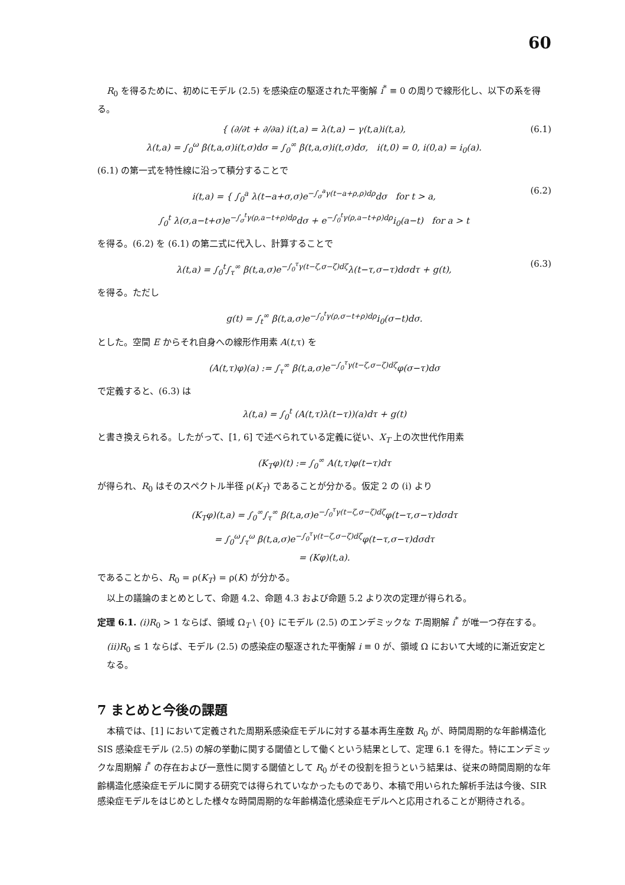60
R<sub>0</sub> を得るために、初めにモデル (2.5) を感染症の駆逐された平衡解 i<sup>*</sup> ≡ 0 の周りで線形化し、以下の系を得る。
{ (∂/∂t + ∂/∂a) i(t,a) = λ(t,a) − γ(t,a)i(t,a),
λ(t,a) = ∫<sub>0</sub><sup>ω</sup> β(t,a,σ)i(t,σ)dσ = ∫<sub>0</sub><sup>∞</sup> β(t,a,σ)i(t,σ)dσ, i(t,0) = 0, i(0,a) = i<sub>0</sub>(a).
(6.1)
(6.1) の第一式を特性線に沿って積分することで
i(t,a) = { ∫<sub>0</sub><sup>a</sup> λ(t−a+σ,σ)e<sup>−∫<sub>σ</sub><sup>a</sup>γ(t−a+ρ,ρ)dρ</sup>dσ for t > a,
∫<sub>0</sub><sup>t</sup> λ(σ,a−t+σ)e<sup>−∫<sub>σ</sub><sup>t</sup>γ(ρ,a−t+ρ)dρ</sup>dσ + e<sup>−∫<sub>0</sub><sup>t</sup>γ(ρ,a−t+ρ)dρ</sup>i<sub>0</sub>(a−t) for a > t
(6.2)
を得る。(6.2) を (6.1) の第二式に代入し、計算することで
λ(t,a) = ∫<sub>0</sub><sup>t</sup>∫<sub>τ</sub><sup>∞</sup> β(t,a,σ)e<sup>−∫<sub>0</sub><sup>τ</sup>γ(t−ζ,σ−ζ)dζ</sup>λ(t−τ,σ−τ)dσdτ + g(t),
(6.3)
を得る。ただし
g(t) = ∫<sub>t</sub><sup>∞</sup> β(t,a,σ)e<sup>−∫<sub>0</sub><sup>t</sup>γ(ρ,σ−t+ρ)dρ</sup>i<sub>0</sub>(σ−t)dσ.
とした。空間 E からそれ自身への線形作用素 A(t,τ) を
(A(t,τ)φ)(a) := ∫<sub>τ</sub><sup>∞</sup> β(t,a,σ)e<sup>−∫<sub>0</sub><sup>τ</sup>γ(t−ζ,σ−ζ)dζ</sup>φ(σ−τ)dσ
で定義すると、(6.3) は
λ(t,a) = ∫<sub>0</sub><sup>t</sup> (A(t,τ)λ(t−τ))(a)dτ + g(t)
と書き換えられる。したがって、[1, 6] で述べられている定義に従い、X<sub>T</sub> 上の次世代作用素
(K<sub>T</sub>φ)(t) := ∫<sub>0</sub><sup>∞</sup> A(t,τ)φ(t−τ)dτ
が得られ、R<sub>0</sub> はそのスペクトル半径 ρ(K<sub>T</sub>) であることが分かる。仮定 2 の (i) より
(K<sub>T</sub>φ)(t,a) = ∫<sub>0</sub><sup>∞</sup>∫<sub>τ</sub><sup>∞</sup> β(t,a,σ)e<sup>−∫<sub>0</sub><sup>τ</sup>γ(t−ζ,σ−ζ)dζ</sup>φ(t−τ,σ−τ)dσdτ
= ∫<sub>0</sub><sup>ω</sup>∫<sub>τ</sub><sup>ω</sup> β(t,a,σ)e<sup>−∫<sub>0</sub><sup>τ</sup>γ(t−ζ,σ−ζ)dζ</sup>φ(t−τ,σ−τ)dσdτ
= (Kφ)(t,a).
であることから、R<sub>0</sub> = ρ(K<sub>T</sub>) = ρ(K) が分かる。
以上の議論のまとめとして、命題 4.2、命題 4.3 および命題 5.2 より次の定理が得られる。
定理 6.1. (i)R<sub>0</sub> > 1 ならば、領域 Ω<sub>T</sub> \ {0} にモデル (2.5) のエンデミックな T-周期解 i<sup>*</sup> が唯一つ存在する。
(ii)R<sub>0</sub> ≤ 1 ならば、モデル (2.5) の感染症の駆逐された平衡解 i ≡ 0 が、領域 Ω において大域的に漸近安定となる。
7 まとめと今後の課題
本稿では、[1] において定義された周期系感染症モデルに対する基本再生産数 R<sub>0</sub> が、時間周期的な年齢構造化 SIS 感染症モデル (2.5) の解の挙動に関する閾値として働くという結果として、定理 6.1 を得た。特にエンデミックな周期解 i<sup>*</sup> の存在および一意性に関する閾値として R<sub>0</sub> がその役割を担うという結果は、従来の時間周期的な年齢構造化感染症モデルに関する研究では得られていなかったものであり、本稿で用いられた解析手法は今後、SIR 感染症モデルをはじめとした様々な時間周期的な年齢構造化感染症モデルへと応用されることが期待される。